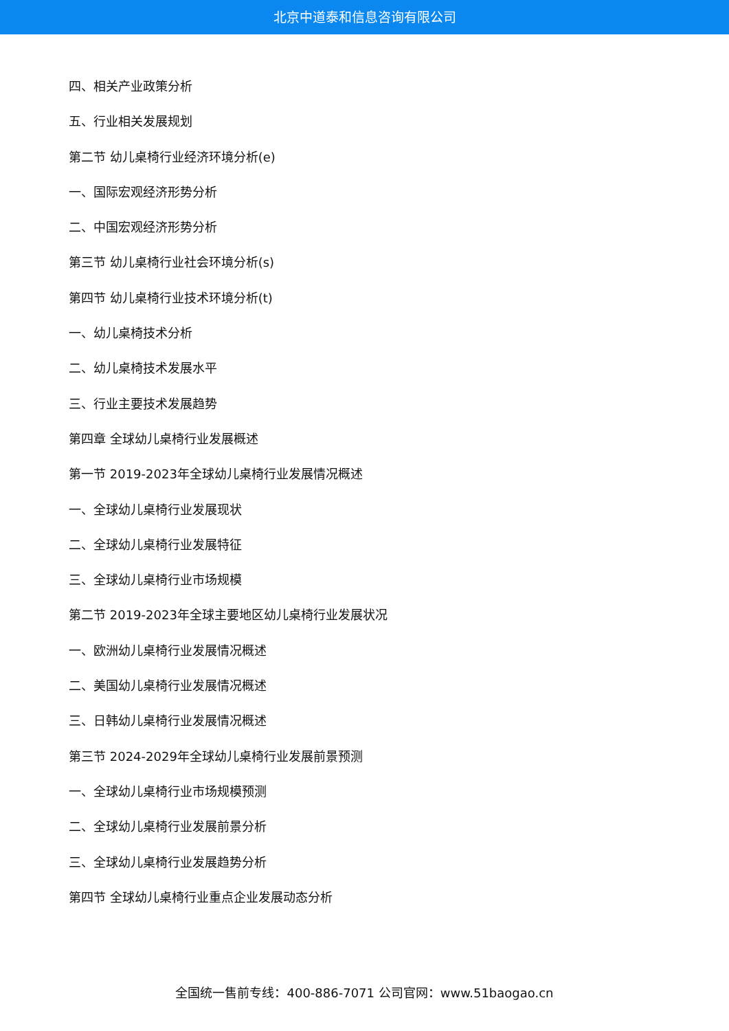北京中道泰和信息咨询有限公司
四、相关产业政策分析
五、行业相关发展规划
第二节 幼儿桌椅行业经济环境分析(e)
一、国际宏观经济形势分析
二、中国宏观经济形势分析
第三节 幼儿桌椅行业社会环境分析(s)
第四节 幼儿桌椅行业技术环境分析(t)
一、幼儿桌椅技术分析
二、幼儿桌椅技术发展水平
三、行业主要技术发展趋势
第四章 全球幼儿桌椅行业发展概述
第一节 2019-2023年全球幼儿桌椅行业发展情况概述
一、全球幼儿桌椅行业发展现状
二、全球幼儿桌椅行业发展特征
三、全球幼儿桌椅行业市场规模
第二节 2019-2023年全球主要地区幼儿桌椅行业发展状况
一、欧洲幼儿桌椅行业发展情况概述
二、美国幼儿桌椅行业发展情况概述
三、日韩幼儿桌椅行业发展情况概述
第三节 2024-2029年全球幼儿桌椅行业发展前景预测
一、全球幼儿桌椅行业市场规模预测
二、全球幼儿桌椅行业发展前景分析
三、全球幼儿桌椅行业发展趋势分析
第四节 全球幼儿桌椅行业重点企业发展动态分析
全国统一售前专线：400-886-7071 公司官网：www.51baogao.cn